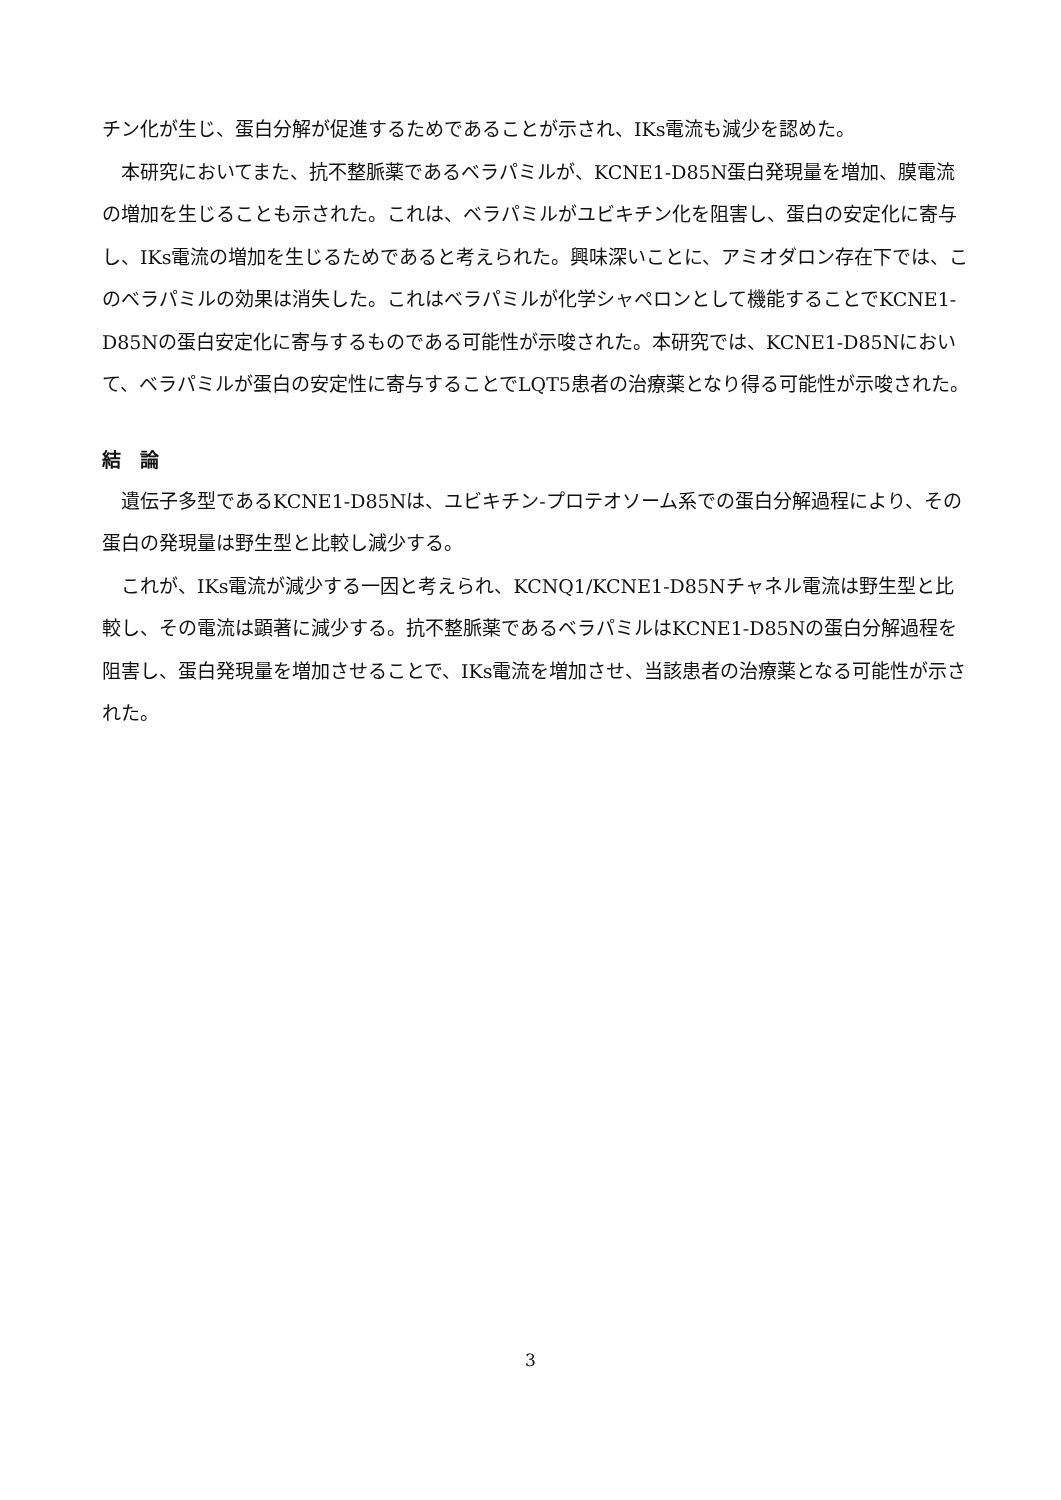チン化が生じ、蛋白分解が促進するためであることが示され、IKs電流も減少を認めた。
　本研究においてまた、抗不整脈薬であるベラパミルが、KCNE1-D85N蛋白発現量を増加、膜電流の増加を生じることも示された。これは、ベラパミルがユビキチン化を阻害し、蛋白の安定化に寄与し、IKs電流の増加を生じるためであると考えられた。興味深いことに、アミオダロン存在下では、このベラパミルの効果は消失した。これはベラパミルが化学シャペロンとして機能することでKCNE1-D85Nの蛋白安定化に寄与するものである可能性が示唆された。本研究では、KCNE1-D85Nにおいて、ベラパミルが蛋白の安定性に寄与することでLQT5患者の治療薬となり得る可能性が示唆された。
結　論
　遺伝子多型であるKCNE1-D85Nは、ユビキチン-プロテオソーム系での蛋白分解過程により、その蛋白の発現量は野生型と比較し減少する。
　これが、IKs電流が減少する一因と考えられ、KCNQ1/KCNE1-D85Nチャネル電流は野生型と比較し、その電流は顕著に減少する。抗不整脈薬であるベラパミルはKCNE1-D85Nの蛋白分解過程を阻害し、蛋白発現量を増加させることで、IKs電流を増加させ、当該患者の治療薬となる可能性が示された。
3